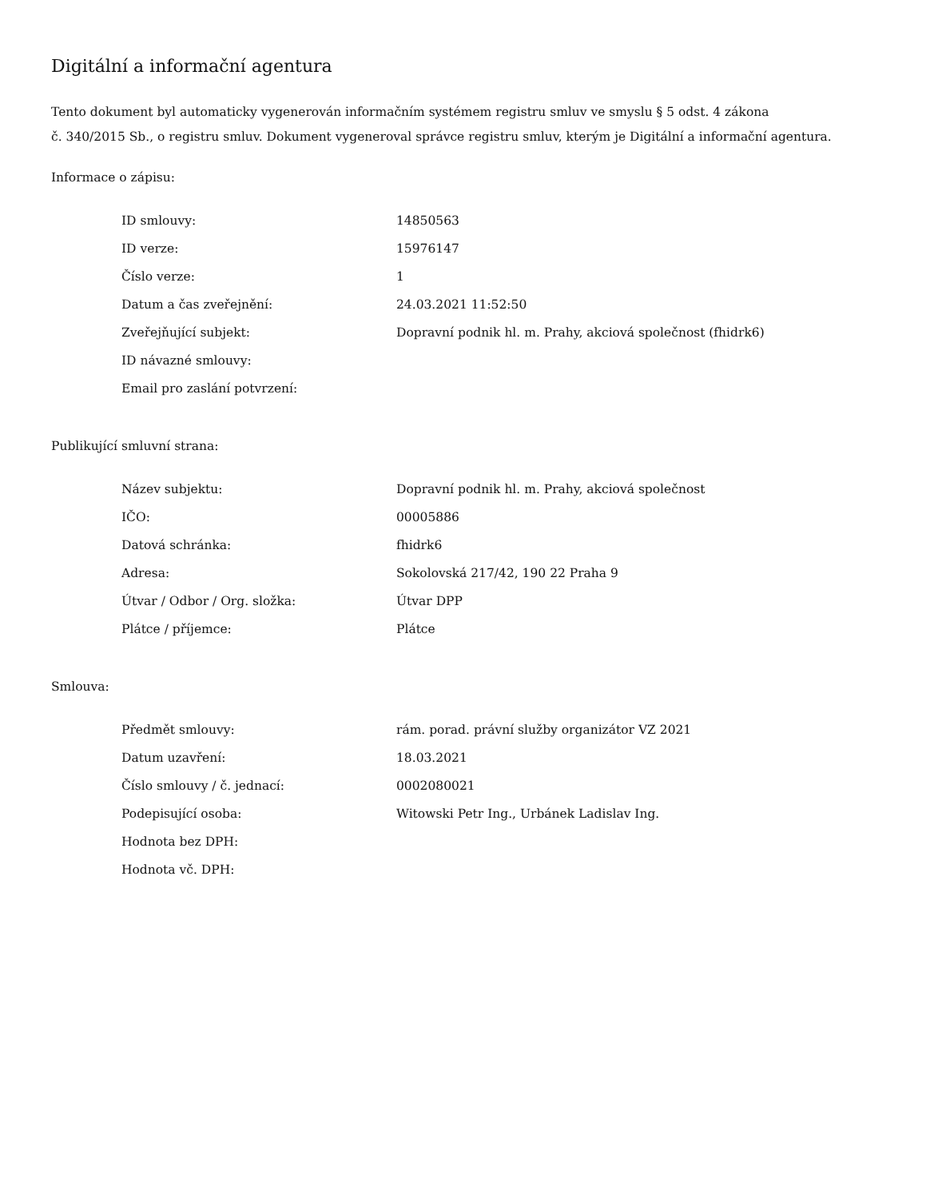Digitální a informační agentura
Tento dokument byl automaticky vygenerován informačním systémem registru smluv ve smyslu § 5 odst. 4 zákona
č. 340/2015 Sb., o registru smluv. Dokument vygeneroval správce registru smluv, kterým je Digitální a informační agentura.
Informace o zápisu:
| ID smlouvy: | 14850563 |
| ID verze: | 15976147 |
| Číslo verze: | 1 |
| Datum a čas zveřejnění: | 24.03.2021 11:52:50 |
| Zveřejňující subjekt: | Dopravní podnik hl. m. Prahy, akciová společnost (fhidrk6) |
| ID návazné smlouvy: | |
| Email pro zaslání potvrzení: | |
Publikující smluvní strana:
| Název subjektu: | Dopravní podnik hl. m. Prahy, akciová společnost |
| IČO: | 00005886 |
| Datová schránka: | fhidrk6 |
| Adresa: | Sokolovská 217/42, 190 22 Praha 9 |
| Útvar / Odbor / Org. složka: | Útvar DPP |
| Plátce / příjemce: | Plátce |
Smlouva:
| Předmět smlouvy: | rám. porad. právní služby organizátor VZ 2021 |
| Datum uzavření: | 18.03.2021 |
| Číslo smlouvy / č. jednací: | 0002080021 |
| Podepisující osoba: | Witowski Petr Ing., Urbánek Ladislav Ing. |
| Hodnota bez DPH: | |
| Hodnota vč. DPH: | |